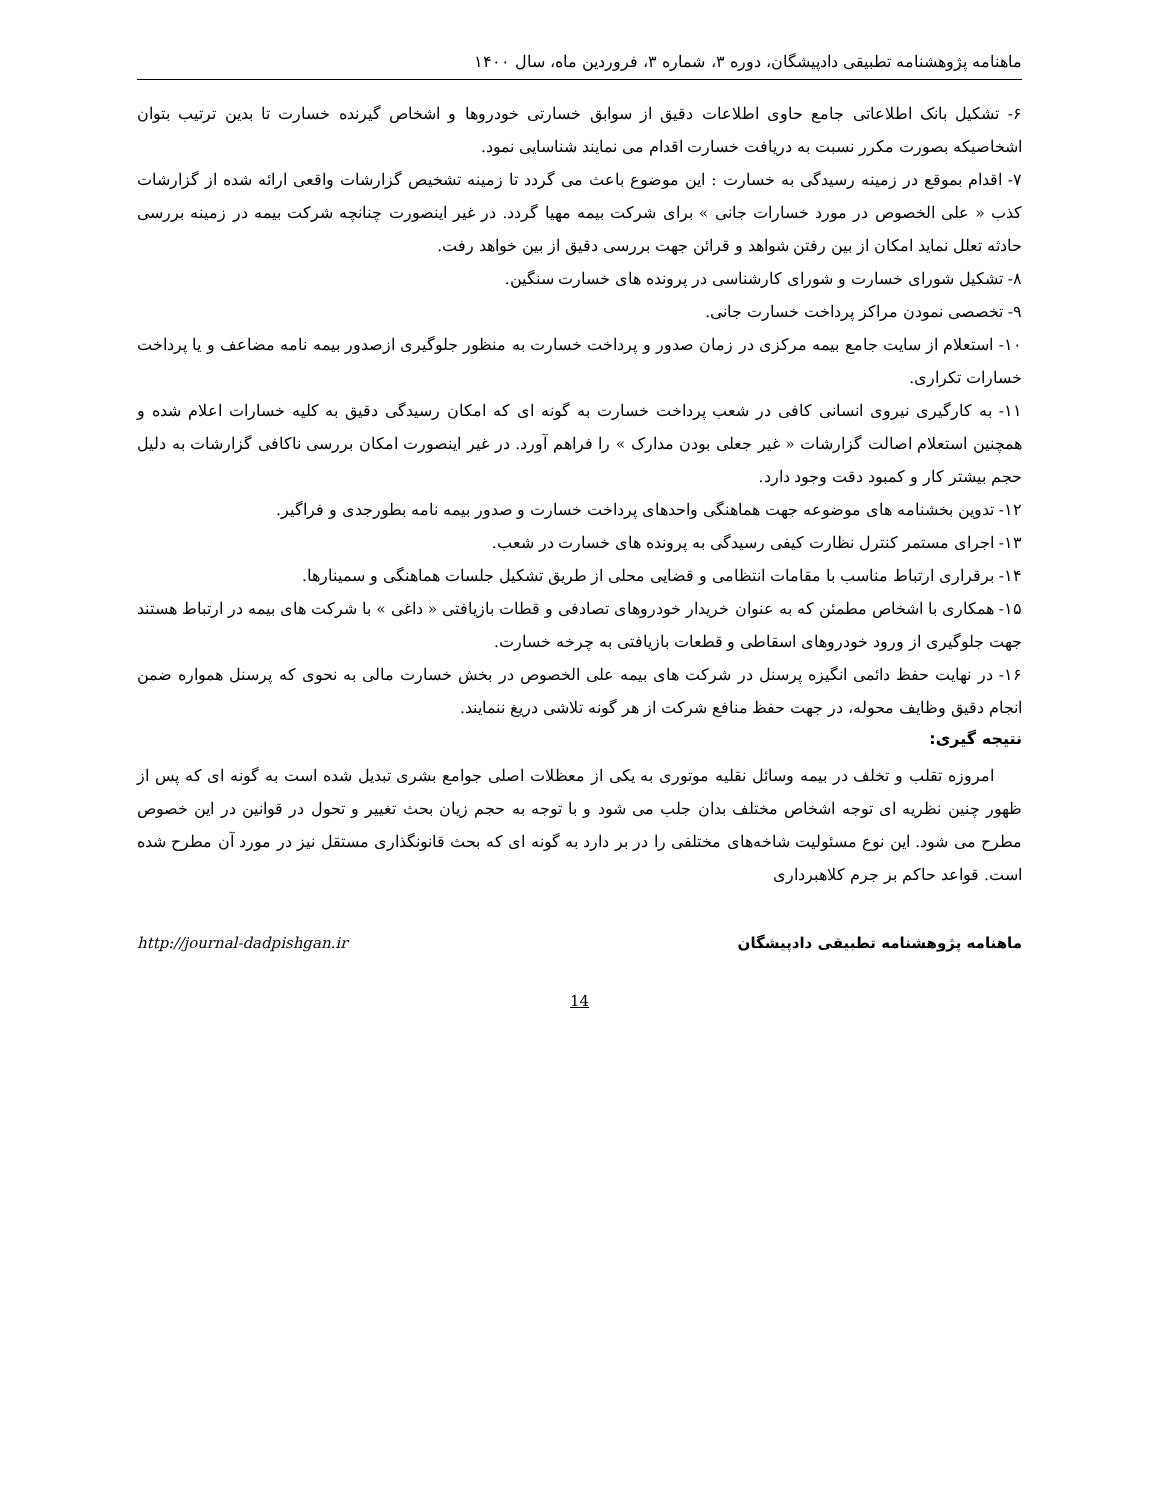ماهنامه پژوهشنامه تطبیقی دادپیشگان، دوره ۳، شماره ۳، فروردین ماه، سال ۱۴۰۰
۶- تشکیل بانک اطلاعاتی جامع حاوی اطلاعات دقیق از سوابق خسارتی خودروها و اشخاص گیرنده خسارت تا بدین ترتیب بتوان اشخاصیکه بصورت مکرر نسبت به دریافت خسارت اقدام می نمایند شناسایی نمود.
۷- اقدام بموقع در زمینه رسیدگی به خسارت : این موضوع باعث می گردد تا زمینه تشخیص گزارشات واقعی ارائه شده از گزارشات کذب « علی الخصوص در مورد خسارات جانی » برای شرکت بیمه مهیا گردد. در غیر اینصورت چنانچه شرکت بیمه در زمینه بررسی حادثه تعلل نماید امکان از بین رفتن شواهد و قرائن جهت بررسی دقیق از بین خواهد رفت.
۸- تشکیل شورای خسارت و شورای کارشناسی در پرونده های خسارت سنگین.
۹- تخصصی نمودن مراکز پرداخت خسارت جانی.
۱۰- استعلام از سایت جامع بیمه مرکزی در زمان صدور و پرداخت خسارت به منظور جلوگیری ازصدور بیمه نامه مضاعف و یا پرداخت خسارات تکراری.
۱۱- به کارگیری نیروی انسانی کافی در شعب پرداخت خسارت به گونه ای که امکان رسیدگی دقیق به کلیه خسارات اعلام شده و همچنین استعلام اصالت گزارشات « غیر جعلی بودن مدارک » را فراهم آورد. در غیر اینصورت امکان بررسی ناکافی گزارشات به دلیل حجم بیشتر کار و کمبود دقت وجود دارد.
۱۲- تدوین بخشنامه های موضوعه جهت هماهنگی واحدهای پرداخت خسارت و صدور بیمه نامه بطورجدی و فراگیر.
۱۳- اجرای مستمر کنترل نظارت کیفی رسیدگی به پرونده های خسارت در شعب.
۱۴- برقراری ارتباط مناسب با مقامات انتظامی و قضایی محلی از طریق تشکیل جلسات هماهنگی و سمینارها.
۱۵- همکاری با اشخاص مطمئن که به عنوان خریدار خودروهای تصادفی و قطات بازیافتی « داغی » با شرکت های بیمه در ارتباط هستند جهت جلوگیری از ورود خودروهای اسقاطی و قطعات بازیافتی به چرخه خسارت.
۱۶- در نهایت حفظ دائمی انگیزه پرسنل در شرکت های بیمه علی الخصوص در بخش خسارت مالی به نحوی که پرسنل همواره ضمن انجام دقیق وظایف محوله، در جهت حفظ منافع شرکت از هر گونه تلاشی دریغ ننمایند.
نتیجه گیری:
امروزه تقلب و تخلف در بیمه وسائل نقلیه موتوری به یکی از معظلات اصلی جوامع بشری تبدیل شده است به گونه ای که پس از ظهور چنین نظریه ای توجه اشخاص مختلف بدان جلب می شود و با توجه به حجم زیان بحث تغییر و تحول در قوانین در این خصوص مطرح می شود. این نوع مسئولیت شاخه‌های مختلفی را در بر دارد به گونه ای که بحث قانونگذاری مستقل نیز در مورد آن مطرح شده است. قواعد حاکم بر جرم کلاهبرداری
ماهنامه پژوهشنامه تطبیقی دادپیشگان http://journal-dadpishgan.ir
14